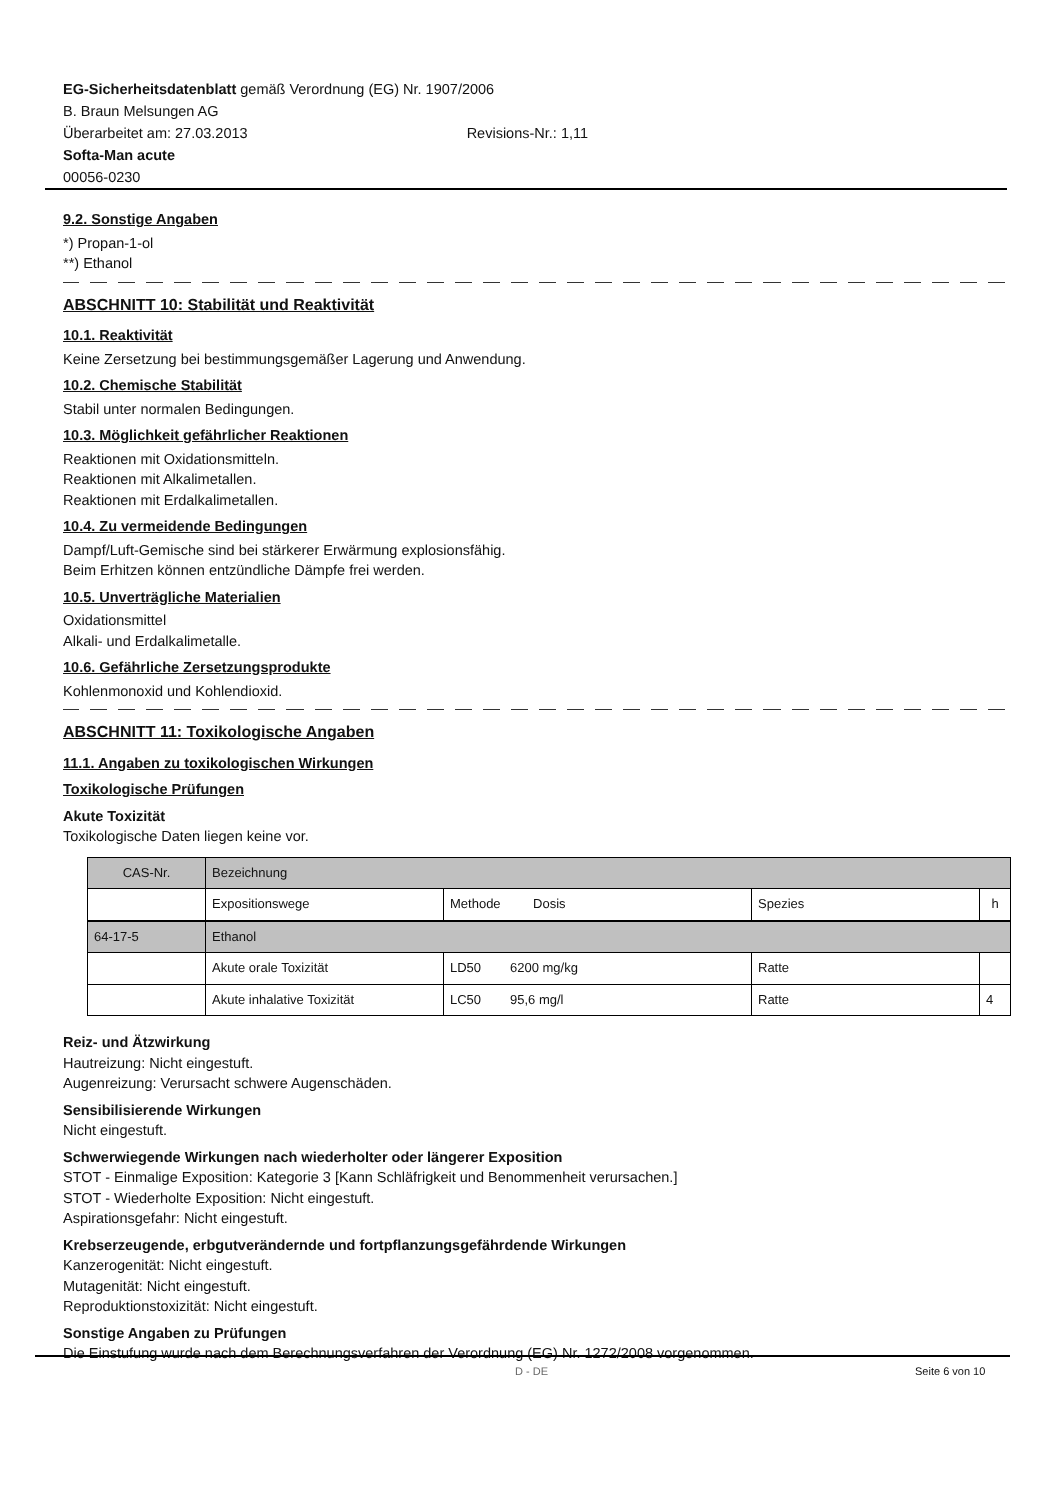EG-Sicherheitsdatenblatt gemäß Verordnung (EG) Nr. 1907/2006
B. Braun Melsungen AG
Überarbeitet am: 27.03.2013 Revisions-Nr.: 1,11
Softa-Man acute
00056-0230
9.2. Sonstige Angaben
*) Propan-1-ol
**) Ethanol
ABSCHNITT 10: Stabilität und Reaktivität
10.1. Reaktivität
Keine Zersetzung bei bestimmungsgemäßer Lagerung und Anwendung.
10.2. Chemische Stabilität
Stabil unter normalen Bedingungen.
10.3. Möglichkeit gefährlicher Reaktionen
Reaktionen mit Oxidationsmitteln.
Reaktionen mit Alkalimetallen.
Reaktionen mit Erdalkalimetallen.
10.4. Zu vermeidende Bedingungen
Dampf/Luft-Gemische sind bei stärkerer Erwärmung explosionsfähig.
Beim Erhitzen können entzündliche Dämpfe frei werden.
10.5. Unverträgliche Materialien
Oxidationsmittel
Alkali- und Erdalkalimetalle.
10.6. Gefährliche Zersetzungsprodukte
Kohlenmonoxid und Kohlendioxid.
ABSCHNITT 11: Toxikologische Angaben
11.1. Angaben zu toxikologischen Wirkungen
Toxikologische Prüfungen
Akute Toxizität
Toxikologische Daten liegen keine vor.
| CAS-Nr. | Bezeichnung | | | |
| | Expositionswege | Methode Dosis | Spezies | h |
| 64-17-5 | Ethanol | | | |
| | Akute orale Toxizität | LD50 6200 mg/kg | Ratte | |
| | Akute inhalative Toxizität | LC50 95,6 mg/l | Ratte | 4 |
Reiz- und Ätzwirkung
Hautreizung: Nicht eingestuft.
Augenreizung: Verursacht schwere Augenschäden.
Sensibilisierende Wirkungen
Nicht eingestuft.
Schwerwiegende Wirkungen nach wiederholter oder längerer Exposition
STOT - Einmalige Exposition: Kategorie 3 [Kann Schläfrigkeit und Benommenheit verursachen.]
STOT - Wiederholte Exposition: Nicht eingestuft.
Aspirationsgefahr: Nicht eingestuft.
Krebserzeugende, erbgutverändernde und fortpflanzungsgefährdende Wirkungen
Kanzerogenität: Nicht eingestuft.
Mutagenität: Nicht eingestuft.
Reproduktionstoxizität: Nicht eingestuft.
Sonstige Angaben zu Prüfungen
Die Einstufung wurde nach dem Berechnungsverfahren der Verordnung (EG) Nr. 1272/2008 vorgenommen.
D - DE Seite 6 von 10